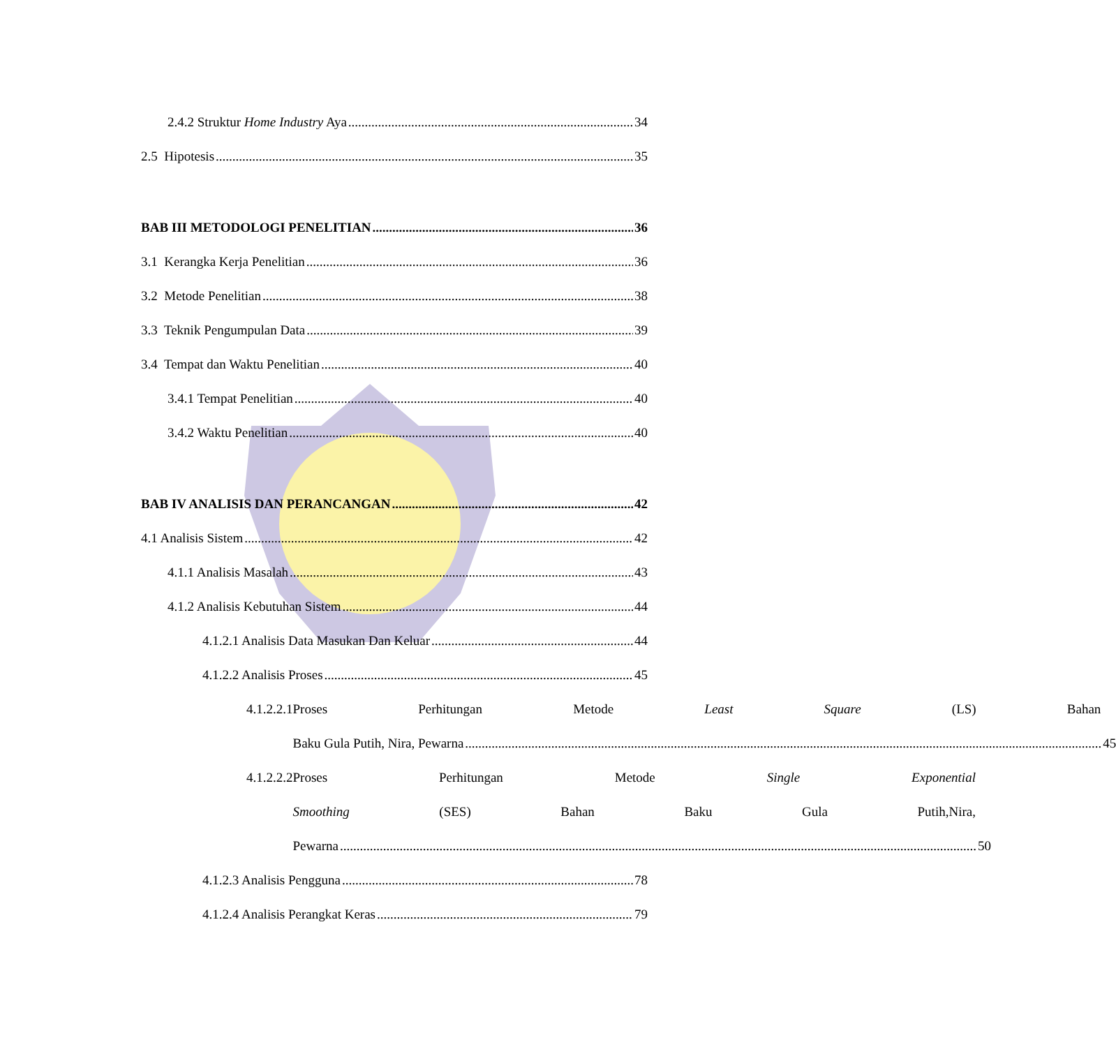2.4.2 Struktur Home Industry Aya 34
2.5 Hipotesis 35
BAB III METODOLOGI PENELITIAN 36
3.1 Kerangka Kerja Penelitian 36
3.2 Metode Penelitian 38
3.3 Teknik Pengumpulan Data 39
3.4 Tempat dan Waktu Penelitian 40
3.4.1 Tempat Penelitian 40
3.4.2 Waktu Penelitian 40
BAB IV ANALISIS DAN PERANCANGAN 42
4.1 Analisis Sistem 42
4.1.1 Analisis Masalah 43
4.1.2 Analisis Kebutuhan Sistem 44
4.1.2.1 Analisis Data Masukan Dan Keluar 44
4.1.2.2 Analisis Proses 45
4.1.2.2.1
Proses Perhitungan Metode Least Square (LS) Bahan
Baku Gula Putih, Nira, Pewarna 45
4.1.2.2.2
Proses Perhitungan Metode Single Exponential
Smoothing (SES) Bahan Baku Gula Putih,Nira,
Pewarna 50
4.1.2.3 Analisis Pengguna 78
4.1.2.4 Analisis Perangkat Keras 79